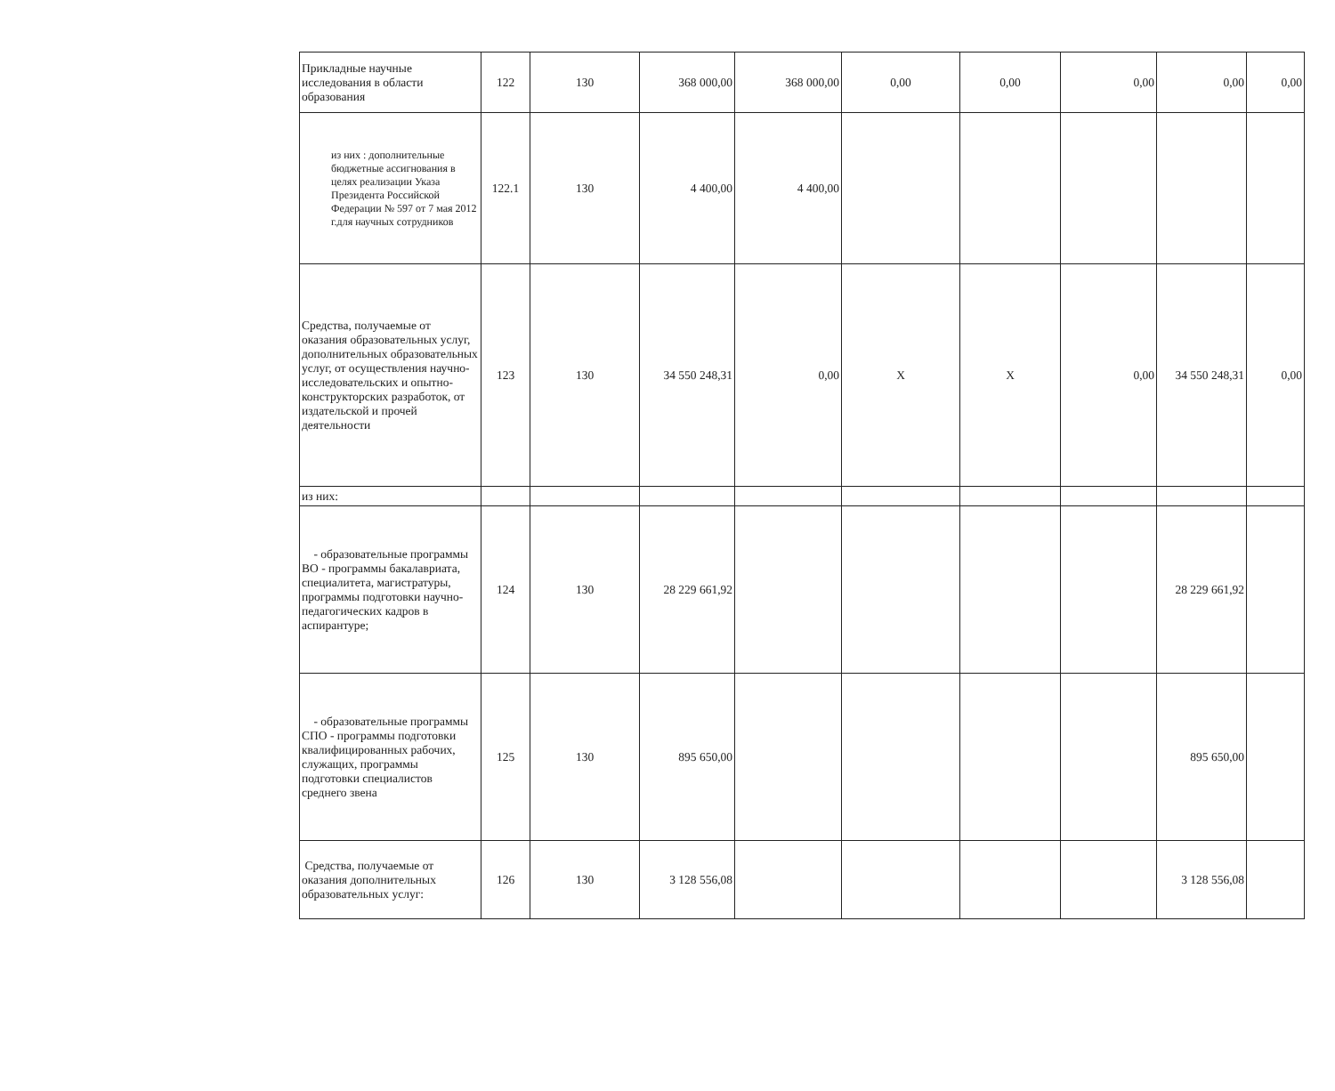| Прикладные научные исследования в области образования | 122 | 130 | 368 000,00 | 368 000,00 | 0,00 | 0,00 | 0,00 | 0,00 | 0,00 |
| из них : дополнительные бюджетные ассигнования в целях реализации Указа Президента Российской Федерации № 597 от 7 мая 2012 г.для научных сотрудников | 122.1 | 130 | 4 400,00 | 4 400,00 | | | | | |
| Средства, получаемые от оказания образовательных услуг, дополнительных образовательных услуг, от осуществления научно-исследовательских и опытно-конструкторских разработок, от издательской и прочей деятельности | 123 | 130 | 34 550 248,31 | 0,00 | Х | Х | 0,00 | 34 550 248,31 | 0,00 |
| из них: | | | | | | | | | |
| - образовательные программы ВО - программы бакалавриата, специалитета, магистратуры, программы подготовки научно-педагогических кадров в аспирантуре; | 124 | 130 | 28 229 661,92 | | | | | 28 229 661,92 | |
| - образовательные программы СПО - программы подготовки квалифицированных рабочих, служащих, программы подготовки специалистов среднего звена | 125 | 130 | 895 650,00 | | | | | 895 650,00 | |
| Средства, получаемые от оказания дополнительных образовательных услуг: | 126 | 130 | 3 128 556,08 | | | | | 3 128 556,08 | |